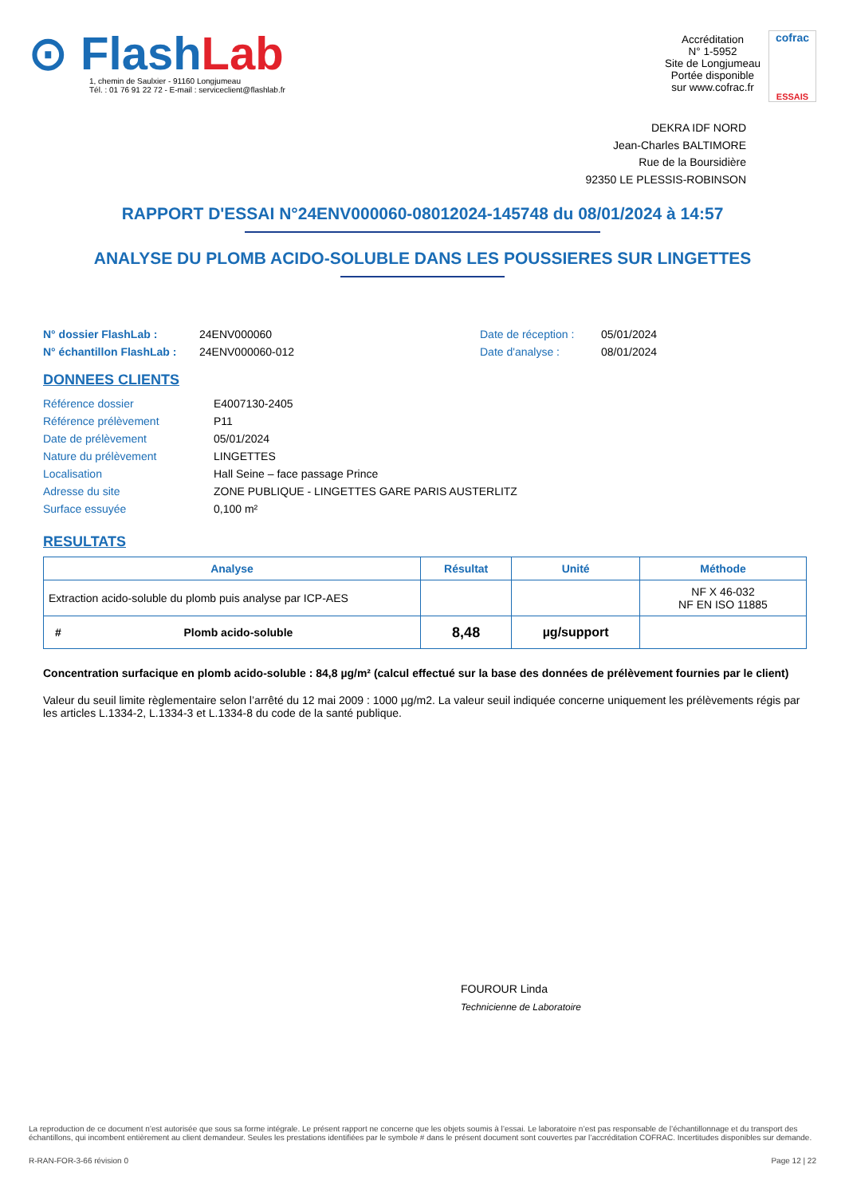⊙ FlashLab
1, chemin de Saulxier - 91160 Longjumeau
Tél. : 01 76 91 22 72 - E-mail : serviceclient@flashlab.fr
Accréditation
N° 1-5952
Site de Longjumeau
Portée disponible
sur www.cofrac.fr
cofrac
ESSAIS
DEKRA IDF NORD
Jean-Charles BALTIMORE
Rue de la Boursidière
92350 LE PLESSIS-ROBINSON
RAPPORT D'ESSAI N°24ENV000060-08012024-145748 du 08/01/2024 à 14:57
ANALYSE DU PLOMB ACIDO-SOLUBLE DANS LES POUSSIERES SUR LINGETTES
N° dossier FlashLab :
N° échantillon FlashLab :
24ENV000060
24ENV000060-012
Date de réception :
Date d'analyse :
05/01/2024
08/01/2024
DONNEES CLIENTS
| Référence dossier | E4007130-2405 |
| Référence prélèvement | P11 |
| Date de prélèvement | 05/01/2024 |
| Nature du prélèvement | LINGETTES |
| Localisation | Hall Seine – face passage Prince |
| Adresse du site | ZONE PUBLIQUE - LINGETTES GARE PARIS AUSTERLITZ |
| Surface essuyée | 0,100 m² |
RESULTATS
| Analyse | Résultat | Unité | Méthode |
| --- | --- | --- | --- |
| Extraction acido-soluble du plomb puis analyse par ICP-AES | | | NF X 46-032 NF EN ISO 11885 |
| # Plomb acido-soluble | 8,48 | µg/support | |
Concentration surfacique en plomb acido-soluble : 84,8 µg/m² (calcul effectué sur la base des données de prélèvement fournies par le client)
Valeur du seuil limite règlementaire selon l’arrêté du 12 mai 2009 : 1000 µg/m2. La valeur seuil indiquée concerne uniquement les prélèvements régis par les articles L.1334-2, L.1334-3 et L.1334-8 du code de la santé publique.
FOUROUR Linda
Technicienne de Laboratoire
La reproduction de ce document n’est autorisée que sous sa forme intégrale. Le présent rapport ne concerne que les objets soumis à l’essai. Le laboratoire n’est pas responsable de l’échantillonnage et du transport des échantillons, qui incombent entièrement au client demandeur. Seules les prestations identifiées par le symbole # dans le présent document sont couvertes par l’accréditation COFRAC. Incertitudes disponibles sur demande.
R-RAN-FOR-3-66 révision 0 Page 12 | 22